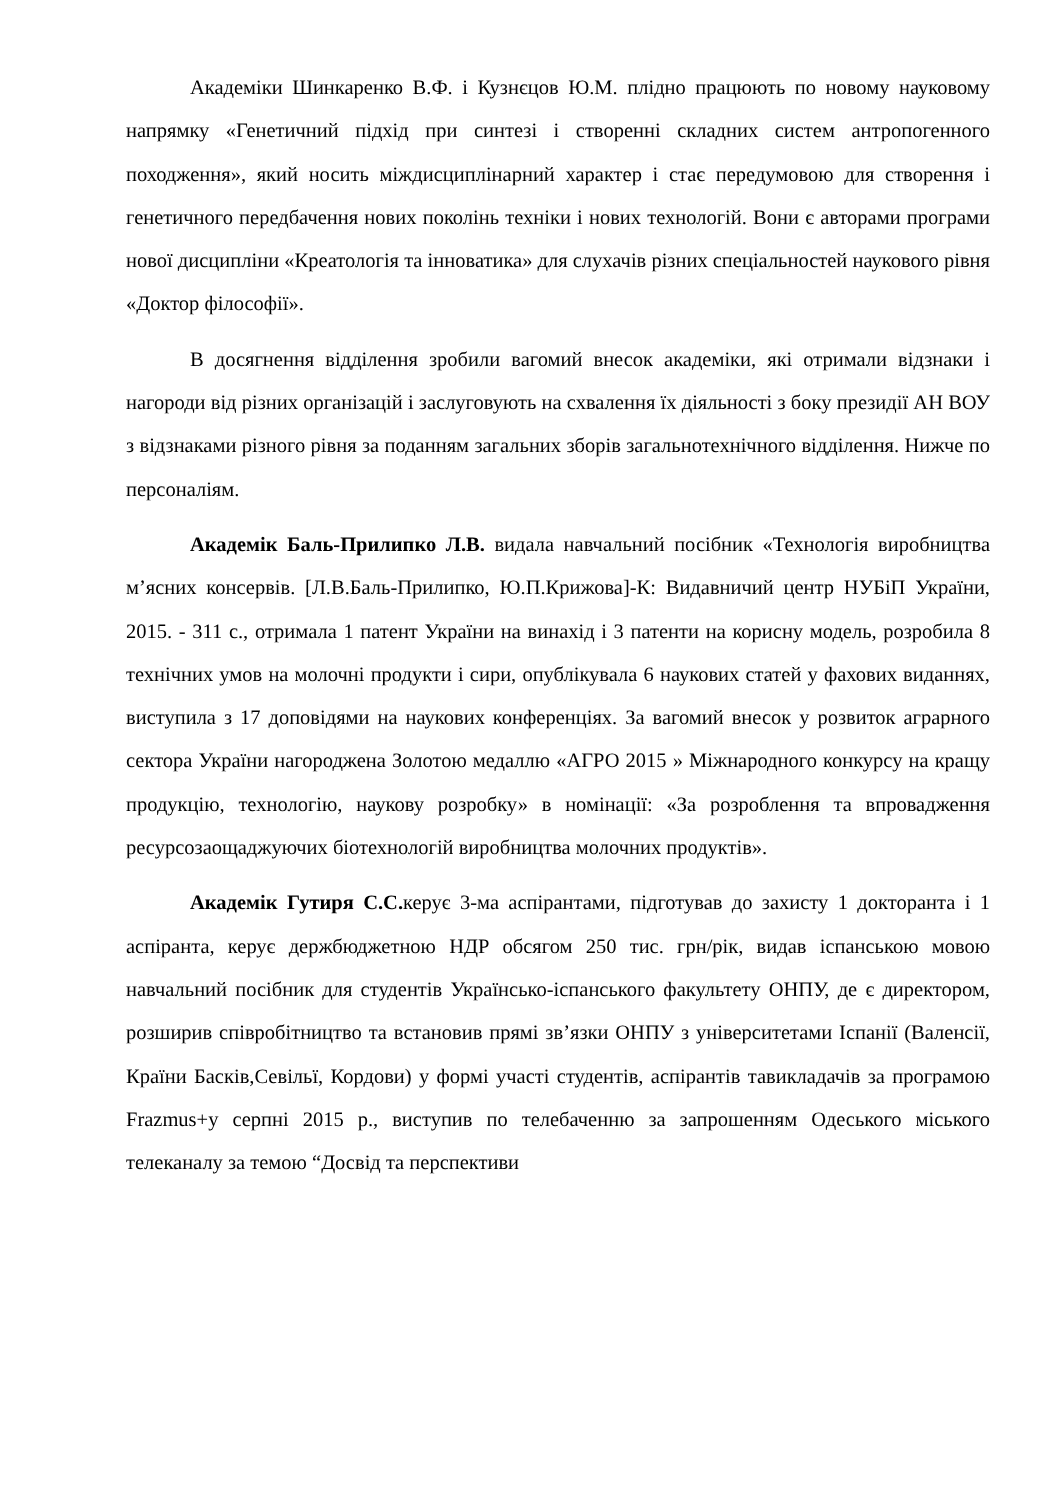Академіки Шинкаренко В.Ф. і Кузнєцов Ю.М. плідно працюють по новому науковому напрямку «Генетичний підхід при синтезі і створенні складних систем антропогенного походження», який носить міждисциплінарний характер і стає передумовою для створення і генетичного передбачення нових поколінь техніки і нових технологій. Вони є авторами програми нової дисципліни «Креатологія та інноватика» для слухачів різних спеціальностей наукового рівня «Доктор філософії».
В досягнення відділення зробили вагомий внесок академіки, які отримали відзнаки і нагороди від різних організацій і заслуговують на схвалення їх діяльності з боку президії АН ВОУ з відзнаками різного рівня за поданням загальних зборів загальнотехнічного відділення. Нижче по персоналіям.
Академік Баль-Прилипко Л.В. видала навчальний посібник «Технологія виробництва м’ясних консервів. [Л.В.Баль-Прилипко, Ю.П.Крижова]-К: Видавничий центр НУБіП України, 2015. - 311 с., отримала 1 патент України на винахід і 3 патенти на корисну модель, розробила 8 технічних умов на молочні продукти і сири, опублікувала 6 наукових статей у фахових виданнях, виступила з 17 доповідями на наукових конференціях. За вагомий внесок у розвиток аграрного сектора України нагороджена Золотою медаллю «АГРО 2015 » Міжнародного конкурсу на кращу продукцію, технологію, наукову розробку» в номінації: «За розроблення та впровадження ресурсозаощаджуючих біотехнологій виробництва молочних продуктів».
Академік Гутиря С.С. керує 3-ма аспірантами, підготував до захисту 1 докторанта і 1 аспіранта, керує держбюджетною НДР обсягом 250 тис. грн/рік, видав іспанською мовою навчальний посібник для студентів Українсько-іспанського факультету ОНПУ, де є директором, розширив співробітництво та встановив прямі зв’язки ОНПУ з університетами Іспанії (Валенсії, Країни Басків,Севільї, Кордови) у формі участі студентів, аспірантів тавикладачів за програмою Frazmus+у серпні 2015 р., виступив по телебаченню за запрошенням Одеського міського телеканалу за темою “Досвід та перспективи